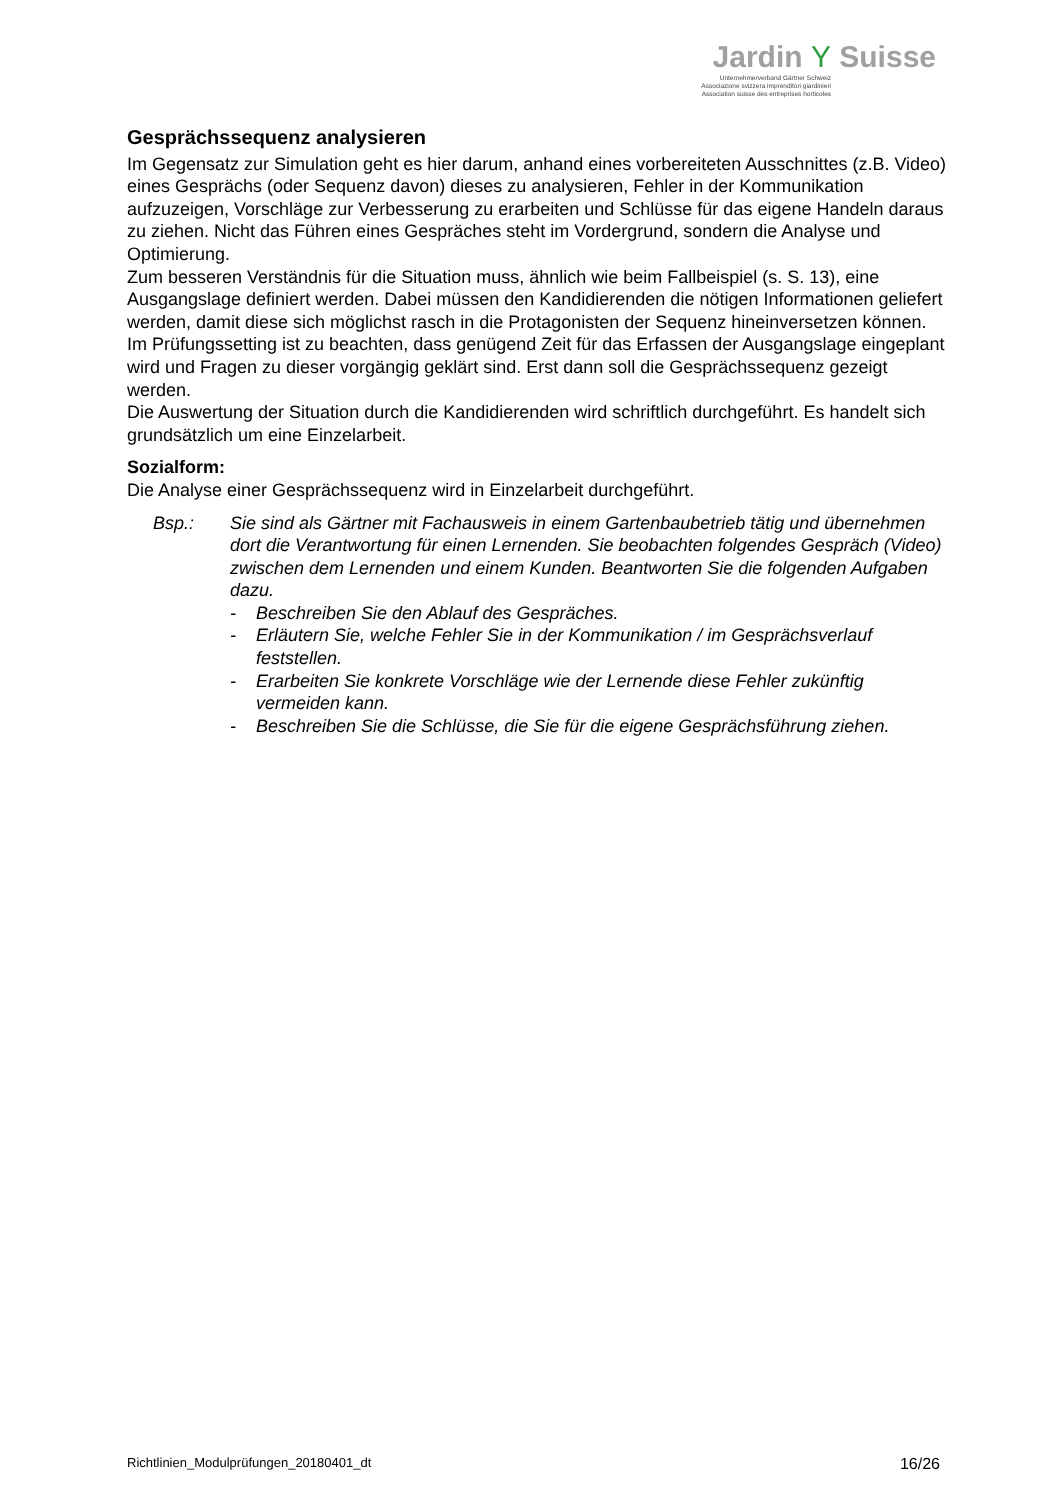Jardin Y Suisse
Unternehmerverband Gärtner Schweiz
Associazione svizzera imprenditori giardinieri
Association suisse des entreprises horticoles
Gesprächssequenz analysieren
Im Gegensatz zur Simulation geht es hier darum, anhand eines vorbereiteten Ausschnittes (z.B. Video) eines Gesprächs (oder Sequenz davon) dieses zu analysieren, Fehler in der Kommunikation aufzuzeigen, Vorschläge zur Verbesserung zu erarbeiten und Schlüsse für das eigene Handeln daraus zu ziehen. Nicht das Führen eines Gespräches steht im Vordergrund, sondern die Analyse und Optimierung.
Zum besseren Verständnis für die Situation muss, ähnlich wie beim Fallbeispiel (s. S. 13), eine Ausgangslage definiert werden. Dabei müssen den Kandidierenden die nötigen Informationen geliefert werden, damit diese sich möglichst rasch in die Protagonisten der Sequenz hineinversetzen können. Im Prüfungssetting ist zu beachten, dass genügend Zeit für das Erfassen der Ausgangslage eingeplant wird und Fragen zu dieser vorgängig geklärt sind. Erst dann soll die Gesprächssequenz gezeigt werden.
Die Auswertung der Situation durch die Kandidierenden wird schriftlich durchgeführt. Es handelt sich grundsätzlich um eine Einzelarbeit.
Sozialform:
Die Analyse einer Gesprächssequenz wird in Einzelarbeit durchgeführt.
Bsp.: Sie sind als Gärtner mit Fachausweis in einem Gartenbaubetrieb tätig und übernehmen dort die Verantwortung für einen Lernenden. Sie beobachten folgendes Gespräch (Video) zwischen dem Lernenden und einem Kunden. Beantworten Sie die folgenden Aufgaben dazu.
- Beschreiben Sie den Ablauf des Gespräches.
- Erläutern Sie, welche Fehler Sie in der Kommunikation / im Gesprächsverlauf feststellen.
- Erarbeiten Sie konkrete Vorschläge wie der Lernende diese Fehler zukünftig vermeiden kann.
- Beschreiben Sie die Schlüsse, die Sie für die eigene Gesprächsführung ziehen.
Richtlinien_Modulprüfungen_20180401_dt 16/26